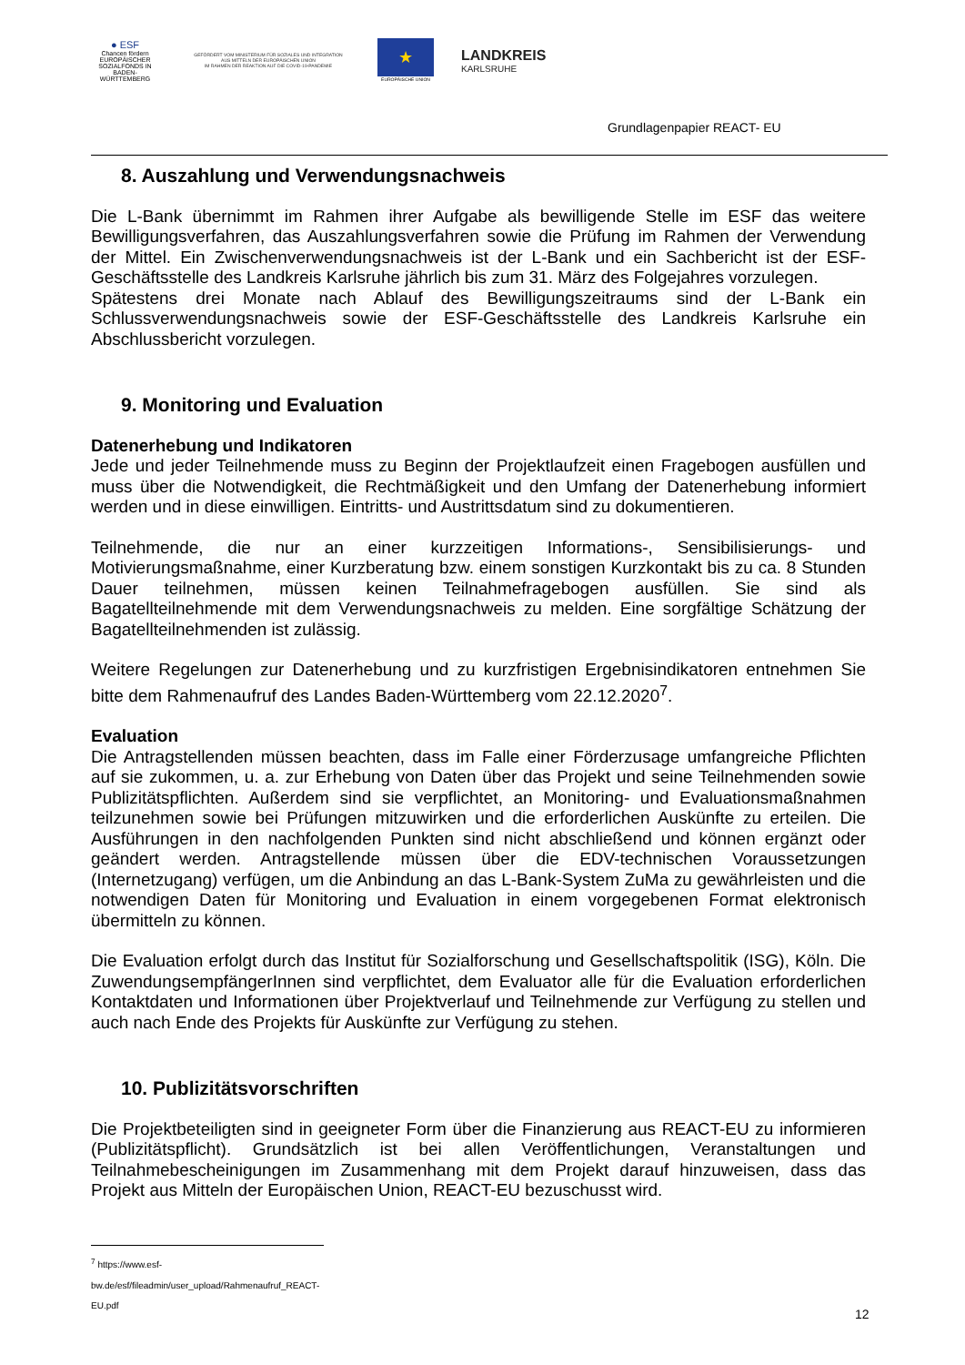● ESF
Chancen fördern
EUROPÄISCHER SOZIALFONDS IN BADEN-WÜRTTEMBERG
GEFÖRDERT VOM MINISTERIUM FÜR SOZIALES UND INTEGRATION
AUS MITTELN DER EUROPÄISCHEN UNION
IM RAHMEN DER REAKTION AUF DIE COVID-19-PANDEMIE
★
EUROPÄISCHE UNION
LANDKREIS
KARLSRUHE
Grundlagenpapier REACT- EU
8. Auszahlung und Verwendungsnachweis
Die L-Bank übernimmt im Rahmen ihrer Aufgabe als bewilligende Stelle im ESF das weitere Bewilligungsverfahren, das Auszahlungsverfahren sowie die Prüfung im Rahmen der Verwendung der Mittel. Ein Zwischenverwendungsnachweis ist der L-Bank und ein Sachbericht ist der ESF-Geschäftsstelle des Landkreis Karlsruhe jährlich bis zum 31. März des Folgejahres vorzulegen.
Spätestens drei Monate nach Ablauf des Bewilligungszeitraums sind der L-Bank ein Schlussverwendungsnachweis sowie der ESF-Geschäftsstelle des Landkreis Karlsruhe ein Abschlussbericht vorzulegen.
9. Monitoring und Evaluation
Datenerhebung und Indikatoren
Jede und jeder Teilnehmende muss zu Beginn der Projektlaufzeit einen Fragebogen ausfüllen und muss über die Notwendigkeit, die Rechtmäßigkeit und den Umfang der Datenerhebung informiert werden und in diese einwilligen. Eintritts- und Austrittsdatum sind zu dokumentieren.
Teilnehmende, die nur an einer kurzzeitigen Informations-, Sensibilisierungs- und Motivierungsmaßnahme, einer Kurzberatung bzw. einem sonstigen Kurzkontakt bis zu ca. 8 Stunden Dauer teilnehmen, müssen keinen Teilnahmefragebogen ausfüllen. Sie sind als Bagatellteilnehmende mit dem Verwendungsnachweis zu melden. Eine sorgfältige Schätzung der Bagatellteilnehmenden ist zulässig.
Weitere Regelungen zur Datenerhebung und zu kurzfristigen Ergebnisindikatoren entnehmen Sie bitte dem Rahmenaufruf des Landes Baden-Württemberg vom 22.12.2020<sup>7</sup>.
Evaluation
Die Antragstellenden müssen beachten, dass im Falle einer Förderzusage umfangreiche Pflichten auf sie zukommen, u. a. zur Erhebung von Daten über das Projekt und seine Teilnehmenden sowie Publizitätspflichten. Außerdem sind sie verpflichtet, an Monitoring- und Evaluationsmaßnahmen teilzunehmen sowie bei Prüfungen mitzuwirken und die erforderlichen Auskünfte zu erteilen. Die Ausführungen in den nachfolgenden Punkten sind nicht abschließend und können ergänzt oder geändert werden. Antragstellende müssen über die EDV-technischen Voraussetzungen (Internetzugang) verfügen, um die Anbindung an das L-Bank-System ZuMa zu gewährleisten und die notwendigen Daten für Monitoring und Evaluation in einem vorgegebenen Format elektronisch übermitteln zu können.
Die Evaluation erfolgt durch das Institut für Sozialforschung und Gesellschaftspolitik (ISG), Köln. Die ZuwendungsempfängerInnen sind verpflichtet, dem Evaluator alle für die Evaluation erforderlichen Kontaktdaten und Informationen über Projektverlauf und Teilnehmende zur Verfügung zu stellen und auch nach Ende des Projekts für Auskünfte zur Verfügung zu stehen.
10. Publizitätsvorschriften
Die Projektbeteiligten sind in geeigneter Form über die Finanzierung aus REACT-EU zu informieren (Publizitätspflicht). Grundsätzlich ist bei allen Veröffentlichungen, Veranstaltungen und Teilnahmebescheinigungen im Zusammenhang mit dem Projekt darauf hinzuweisen, dass das Projekt aus Mitteln der Europäischen Union, REACT-EU bezuschusst wird.
<sup>7</sup> https://www.esf-bw.de/esf/fileadmin/user_upload/Rahmenaufruf_REACT-EU.pdf
12